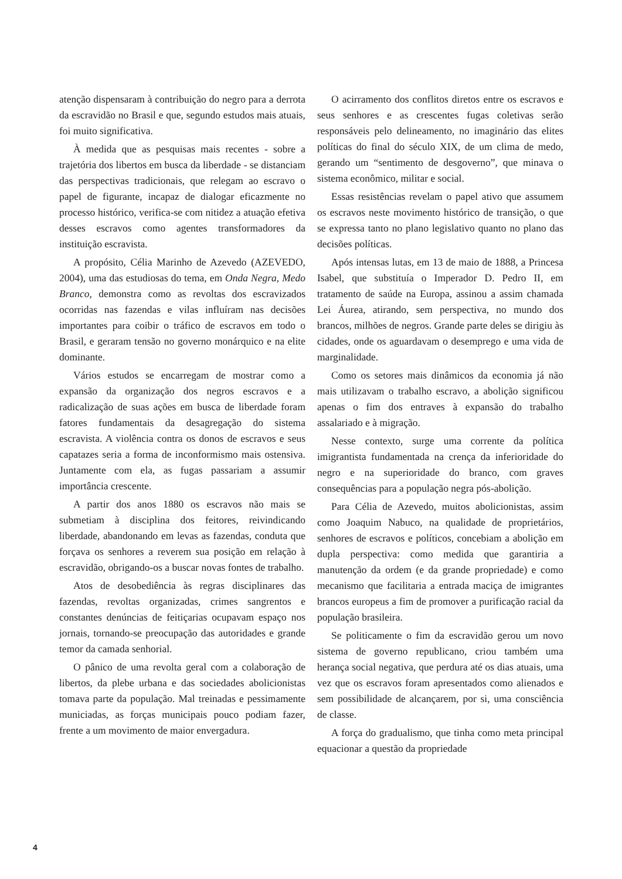atenção dispensaram à contribuição do negro para a derrota da escravidão no Brasil e que, segundo estudos mais atuais, foi muito significativa.
À medida que as pesquisas mais recentes - sobre a trajetória dos libertos em busca da liberdade - se distanciam das perspectivas tradicionais, que relegam ao escravo o papel de figurante, incapaz de dialogar eficazmente no processo histórico, verifica-se com nitidez a atuação efetiva desses escravos como agentes transformadores da instituição escravista.
A propósito, Célia Marinho de Azevedo (AZEVEDO, 2004), uma das estudiosas do tema, em Onda Negra, Medo Branco, demonstra como as revoltas dos escravizados ocorridas nas fazendas e vilas influíram nas decisões importantes para coibir o tráfico de escravos em todo o Brasil, e geraram tensão no governo monárquico e na elite dominante.
Vários estudos se encarregam de mostrar como a expansão da organização dos negros escravos e a radicalização de suas ações em busca de liberdade foram fatores fundamentais da desagregação do sistema escravista. A violência contra os donos de escravos e seus capatazes seria a forma de inconformismo mais ostensiva. Juntamente com ela, as fugas passariam a assumir importância crescente.
A partir dos anos 1880 os escravos não mais se submetiam à disciplina dos feitores, reivindicando liberdade, abandonando em levas as fazendas, conduta que forçava os senhores a reverem sua posição em relação à escravidão, obrigando-os a buscar novas fontes de trabalho.
Atos de desobediência às regras disciplinares das fazendas, revoltas organizadas, crimes sangrentos e constantes denúncias de feitiçarias ocupavam espaço nos jornais, tornando-se preocupação das autoridades e grande temor da camada senhorial.
O pânico de uma revolta geral com a colaboração de libertos, da plebe urbana e das sociedades abolicionistas tomava parte da população. Mal treinadas e pessimamente municiadas, as forças municipais pouco podiam fazer, frente a um movimento de maior envergadura.
O acirramento dos conflitos diretos entre os escravos e seus senhores e as crescentes fugas coletivas serão responsáveis pelo delineamento, no imaginário das elites políticas do final do século XIX, de um clima de medo, gerando um “sentimento de desgoverno”, que minava o sistema econômico, militar e social.
Essas resistências revelam o papel ativo que assumem os escravos neste movimento histórico de transição, o que se expressa tanto no plano legislativo quanto no plano das decisões políticas.
Após intensas lutas, em 13 de maio de 1888, a Princesa Isabel, que substituía o Imperador D. Pedro II, em tratamento de saúde na Europa, assinou a assim chamada Lei Áurea, atirando, sem perspectiva, no mundo dos brancos, milhões de negros. Grande parte deles se dirigiu às cidades, onde os aguardavam o desemprego e uma vida de marginalidade.
Como os setores mais dinâmicos da economia já não mais utilizavam o trabalho escravo, a abolição significou apenas o fim dos entraves à expansão do trabalho assalariado e à migração.
Nesse contexto, surge uma corrente da política imigrantista fundamentada na crença da inferioridade do negro e na superioridade do branco, com graves consequências para a população negra pós-abolição.
Para Célia de Azevedo, muitos abolicionistas, assim como Joaquim Nabuco, na qualidade de proprietários, senhores de escravos e políticos, concebiam a abolição em dupla perspectiva: como medida que garantiria a manutenção da ordem (e da grande propriedade) e como mecanismo que facilitaria a entrada maciça de imigrantes brancos europeus a fim de promover a purificação racial da população brasileira.
Se politicamente o fim da escravidão gerou um novo sistema de governo republicano, criou também uma herança social negativa, que perdura até os dias atuais, uma vez que os escravos foram apresentados como alienados e sem possibilidade de alcançarem, por si, uma consciência de classe.
A força do gradualismo, que tinha como meta principal equacionar a questão da propriedade
4